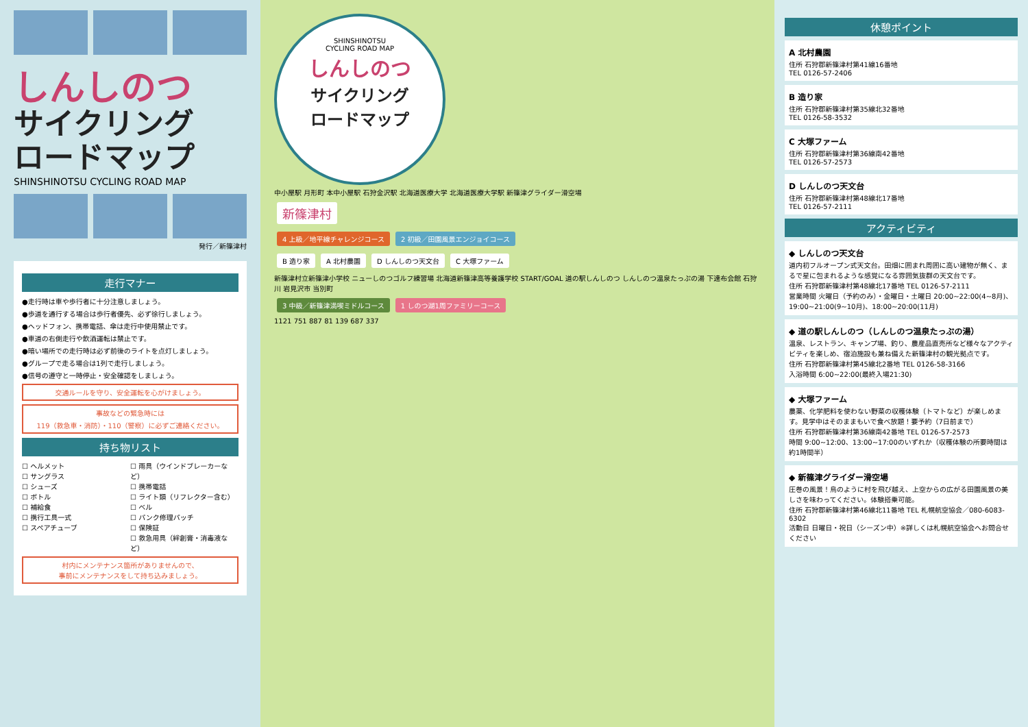しんしのつ
サイクリング
ロードマップ
SHINSHINOTSU CYCLING ROAD MAP
発行／新篠津村
走行マナー
●走行時は車や歩行者に十分注意しましょう。
●歩道を通行する場合は歩行者優先、必ず徐行しましょう。
●ヘッドフォン、携帯電話、傘は走行中使用禁止です。
●車道の右側走行や飲酒運転は禁止です。
●暗い場所での走行時は必ず前後のライトを点灯しましょう。
●グループで走る場合は1列で走行しましょう。
●信号の遵守と一時停止・安全確認をしましょう。
交通ルールを守り、安全運転を心がけましょう。
事故などの緊急時には
119（救急車・消防）・110（警察）に必ずご連絡ください。
持ち物リスト
☐ ヘルメット
☐ サングラス
☐ シューズ
☐ ボトル
☐ 補給食
☐ 携行工具一式
☐ スペアチューブ
☐ 雨具（ウインドブレーカーなど）
☐ 携帯電話
☐ ライト類（リフレクター含む）
☐ ベル
☐ パンク修理パッチ
☐ 保険証
☐ 救急用具（絆創膏・消毒液など）
村内にメンテナンス箇所がありませんので、
事前にメンテナンスをして持ち込みましょう。
SHINSHINOTSU
CYCLING ROAD MAP
しんしのつ
サイクリング
ロードマップ
中小屋駅 月形町 本中小屋駅 石狩金沢駅 北海道医療大学 北海道医療大学駅 新篠津グライダー滑空場
新篠津村
4 上級／地平線チャレンジコース 2 初級／田園風景エンジョイコース
B 造り家 A 北村農園 D しんしのつ天文台 C 大塚ファーム
新篠津村立新篠津小学校 ニューしのつゴルフ練習場 北海道新篠津高等養護学校 START/GOAL 道の駅しんしのつ しんしのつ温泉たっぷの湯 下達布会館 石狩川 岩見沢市 当別町
3 中級／新篠津満喫ミドルコース 1 しのつ湖1周ファミリーコース
1121 751 887 81 139 687 337
休憩ポイント
A 北村農園
住所 石狩郡新篠津村第41線16番地
TEL 0126-57-2406
B 造り家
住所 石狩郡新篠津村第35線北32番地
TEL 0126-58-3532
C 大塚ファーム
住所 石狩郡新篠津村第36線南42番地
TEL 0126-57-2573
D しんしのつ天文台
住所 石狩郡新篠津村第48線北17番地
TEL 0126-57-2111
アクティビティ
◆ しんしのつ天文台
道内初フルオープン式天文台。田畑に囲まれ周囲に高い建物が無く、まるで星に包まれるような感覚になる雰囲気抜群の天文台です。
住所 石狩郡新篠津村第48線北17番地 TEL 0126-57-2111
営業時間 火曜日（予約のみ）・金曜日・土曜日 20:00~22:00(4~8月)、19:00~21:00(9~10月)、18:00~20:00(11月)
◆ 道の駅しんしのつ（しんしのつ温泉たっぷの湯）
温泉、レストラン、キャンプ場、釣り、農産品直売所など様々なアクティビティを楽しめ、宿泊施設も兼ね備えた新篠津村の観光拠点です。
住所 石狩郡新篠津村第45線北2番地 TEL 0126-58-3166
入浴時間 6:00~22:00(最終入場21:30)
◆ 大塚ファーム
農薬、化学肥料を使わない野菜の収穫体験（トマトなど）が楽しめます。見学中はそのままもいで食べ放題！要予約（7日前まで）
住所 石狩郡新篠津村第36線南42番地 TEL 0126-57-2573
時間 9:00~12:00、13:00~17:00のいずれか（収穫体験の所要時間は約1時間半）
◆ 新篠津グライダー滑空場
圧巻の風景！鳥のように村を飛び越え、上空からの広がる田園風景の美しさを味わってください。体験搭乗可能。
住所 石狩郡新篠津村第46線北11番地 TEL 札幌航空協会／080-6083-6302
活動日 日曜日・祝日（シーズン中）※詳しくは札幌航空協会へお問合せください